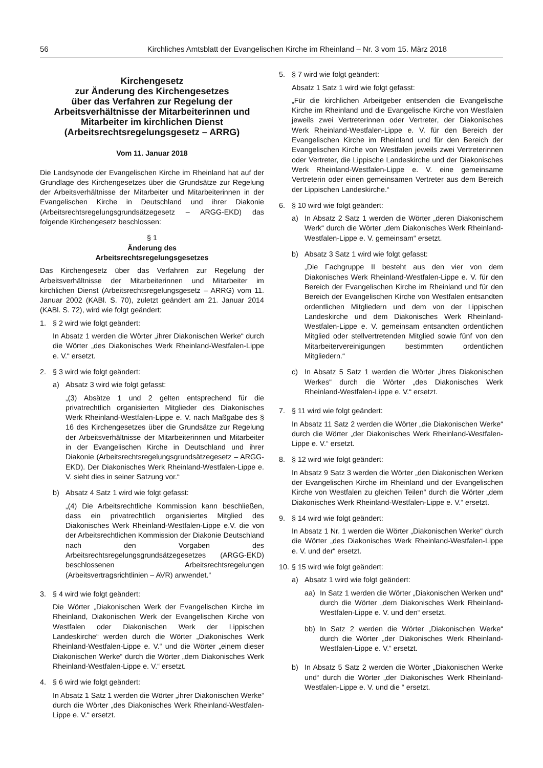56 Kirchliches Amtsblatt der Evangelischen Kirche im Rheinland – Nr. 3 vom 15. März 2018
Kirchengesetz
zur Änderung des Kirchengesetzes
über das Verfahren zur Regelung der
Arbeitsverhältnisse der Mitarbeiterinnen und
Mitarbeiter im kirchlichen Dienst
(Arbeitsrechtsregelungsgesetz – ARRG)
Vom 11. Januar 2018
Die Landsynode der Evangelischen Kirche im Rheinland hat auf der Grundlage des Kirchengesetzes über die Grundsätze zur Regelung der Arbeitsverhältnisse der Mitarbeiter und Mitarbeiterinnen in der Evangelischen Kirche in Deutschland und ihrer Diakonie (Arbeitsrechtsregelungsgrundsätzegesetz – ARGG-EKD) das folgende Kirchengesetz beschlossen:
§ 1
Änderung des
Arbeitsrechtsregelungsgesetzes
Das Kirchengesetz über das Verfahren zur Regelung der Arbeitsverhältnisse der Mitarbeiterinnen und Mitarbeiter im kirchlichen Dienst (Arbeitsrechtsregelungsgesetz – ARRG) vom 11. Januar 2002 (KABl. S. 70), zuletzt geändert am 21. Januar 2014 (KABl. S. 72), wird wie folgt geändert:
1. § 2 wird wie folgt geändert:
In Absatz 1 werden die Wörter „ihrer Diakonischen Werke“ durch die Wörter „des Diakonisches Werk Rheinland-Westfalen-Lippe e. V.“ ersetzt.
2. § 3 wird wie folgt geändert:
a) Absatz 3 wird wie folgt gefasst:
„(3) Absätze 1 und 2 gelten entsprechend für die privatrechtlich organisierten Mitglieder des Diakonisches Werk Rheinland-Westfalen-Lippe e. V. nach Maßgabe des § 16 des Kirchengesetzes über die Grundsätze zur Regelung der Arbeitsverhältnisse der Mitarbeiterinnen und Mitarbeiter in der Evangelischen Kirche in Deutschland und ihrer Diakonie (Arbeitsrechtsregelungsgrundsätzegesetz – ARGG-EKD). Der Diakonisches Werk Rheinland-Westfalen-Lippe e. V. sieht dies in seiner Satzung vor.“
b) Absatz 4 Satz 1 wird wie folgt gefasst:
„(4) Die Arbeitsrechtliche Kommission kann beschließen, dass ein privatrechtlich organisiertes Mitglied des Diakonisches Werk Rheinland-Westfalen-Lippe e.V. die von der Arbeitsrechtlichen Kommission der Diakonie Deutschland nach den Vorgaben des Arbeitsrechtsregelungsgrundsätzegesetzes (ARGG-EKD) beschlossenen Arbeitsrechtsregelungen (Arbeitsvertragsrichtlinien – AVR) anwendet.“
3. § 4 wird wie folgt geändert:
Die Wörter „Diakonischen Werk der Evangelischen Kirche im Rheinland, Diakonischen Werk der Evangelischen Kirche von Westfalen oder Diakonischen Werk der Lippischen Landeskirche“ werden durch die Wörter „Diakonisches Werk Rheinland-Westfalen-Lippe e. V.“ und die Wörter „einem dieser Diakonischen Werke“ durch die Wörter „dem Diakonisches Werk Rheinland-Westfalen-Lippe e. V.“ ersetzt.
4. § 6 wird wie folgt geändert:
In Absatz 1 Satz 1 werden die Wörter „ihrer Diakonischen Werke“ durch die Wörter „des Diakonisches Werk Rheinland-Westfalen-Lippe e. V.“ ersetzt.
5. § 7 wird wie folgt geändert:
Absatz 1 Satz 1 wird wie folgt gefasst:
„Für die kirchlichen Arbeitgeber entsenden die Evangelische Kirche im Rheinland und die Evangelische Kirche von Westfalen jeweils zwei Vertreterinnen oder Vertreter, der Diakonisches Werk Rheinland-Westfalen-Lippe e. V. für den Bereich der Evangelischen Kirche im Rheinland und für den Bereich der Evangelischen Kirche von Westfalen jeweils zwei Vertreterinnen oder Vertreter, die Lippische Landeskirche und der Diakonisches Werk Rheinland-Westfalen-Lippe e. V. eine gemeinsame Vertreterin oder einen gemeinsamen Vertreter aus dem Bereich der Lippischen Landeskirche.“
6. § 10 wird wie folgt geändert:
a) In Absatz 2 Satz 1 werden die Wörter „deren Diakonischem Werk“ durch die Wörter „dem Diakonisches Werk Rheinland-Westfalen-Lippe e. V. gemeinsam“ ersetzt.
b) Absatz 3 Satz 1 wird wie folgt gefasst:
„Die Fachgruppe II besteht aus den vier von dem Diakonisches Werk Rheinland-Westfalen-Lippe e. V. für den Bereich der Evangelischen Kirche im Rheinland und für den Bereich der Evangelischen Kirche von Westfalen entsandten ordentlichen Mitgliedern und dem von der Lippischen Landeskirche und dem Diakonisches Werk Rheinland-Westfalen-Lippe e. V. gemeinsam entsandten ordentlichen Mitglied oder stellvertretenden Mitglied sowie fünf von den Mitarbeitervereinigungen bestimmten ordentlichen Mitgliedern.“
c) In Absatz 5 Satz 1 werden die Wörter „ihres Diakonischen Werkes“ durch die Wörter „des Diakonisches Werk Rheinland-Westfalen-Lippe e. V.“ ersetzt.
7. § 11 wird wie folgt geändert:
In Absatz 11 Satz 2 werden die Wörter „die Diakonischen Werke“ durch die Wörter „der Diakonisches Werk Rheinland-Westfalen-Lippe e. V.“ ersetzt.
8. § 12 wird wie folgt geändert:
In Absatz 9 Satz 3 werden die Wörter „den Diakonischen Werken der Evangelischen Kirche im Rheinland und der Evangelischen Kirche von Westfalen zu gleichen Teilen“ durch die Wörter „dem Diakonisches Werk Rheinland-Westfalen-Lippe e. V.“ ersetzt.
9. § 14 wird wie folgt geändert:
In Absatz 1 Nr. 1 werden die Wörter „Diakonischen Werke“ durch die Wörter „des Diakonisches Werk Rheinland-Westfalen-Lippe e. V. und der“ ersetzt.
10.
§ 15 wird wie folgt geändert:
a) Absatz 1 wird wie folgt geändert:
aa) In Satz 1 werden die Wörter „Diakonischen Werken und“ durch die Wörter „dem Diakonisches Werk Rheinland-Westfalen-Lippe e. V. und den“ ersetzt.
bb) In Satz 2 werden die Wörter „Diakonischen Werke“ durch die Wörter „der Diakonisches Werk Rheinland-Westfalen-Lippe e. V.“ ersetzt.
b) In Absatz 5 Satz 2 werden die Wörter „Diakonischen Werke und“ durch die Wörter „der Diakonisches Werk Rheinland-Westfalen-Lippe e. V. und die “ ersetzt.